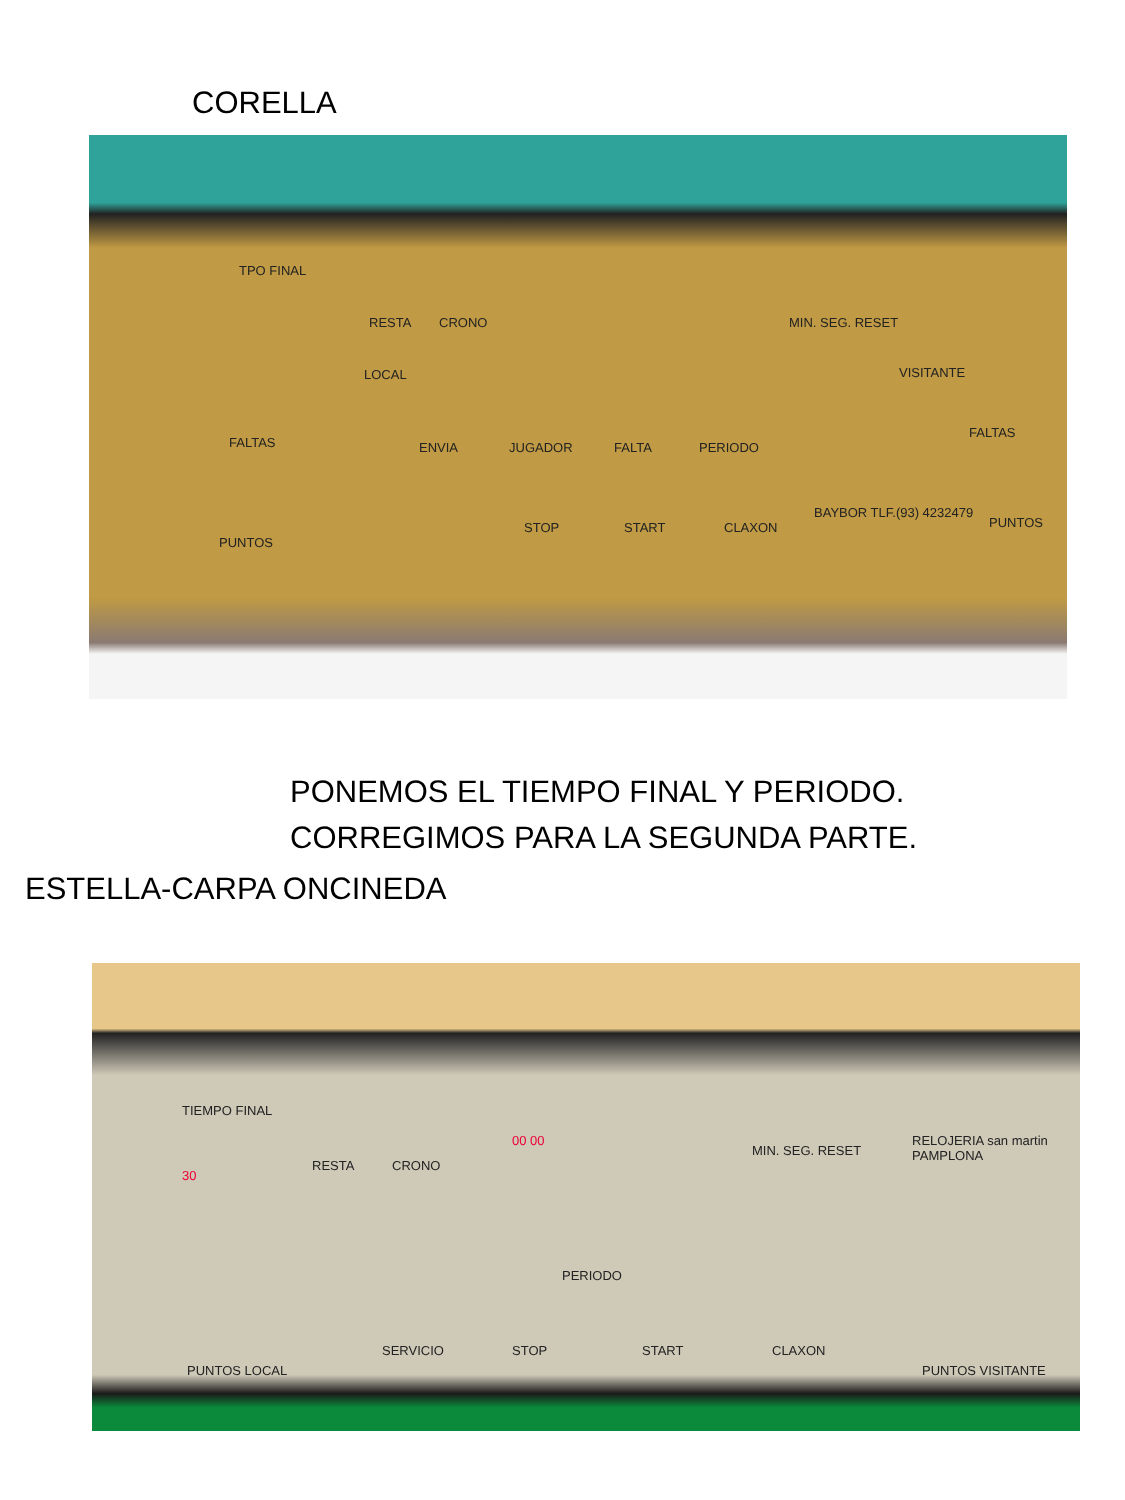CORELLA
TPO FINAL
LOCAL
FALTAS
PUNTOS
RESTA CRONO MIN. SEG. RESET
ENVIA JUGADOR FALTA PERIODO
VISITANTE
FALTAS
PUNTOS STOP START CLAXON
BAYBOR TLF.(93) 4232479
PONEMOS EL TIEMPO FINAL Y PERIODO.
CORREGIMOS PARA LA SEGUNDA PARTE.
ESTELLA-CARPA ONCINEDA
TIEMPO FINAL
30
RESTA CRONO
00 00
MIN. SEG. RESET
RELOJERIA san martin PAMPLONA
PERIODO
PUNTOS LOCAL
SERVICIO STOP START CLAXON
PUNTOS VISITANTE